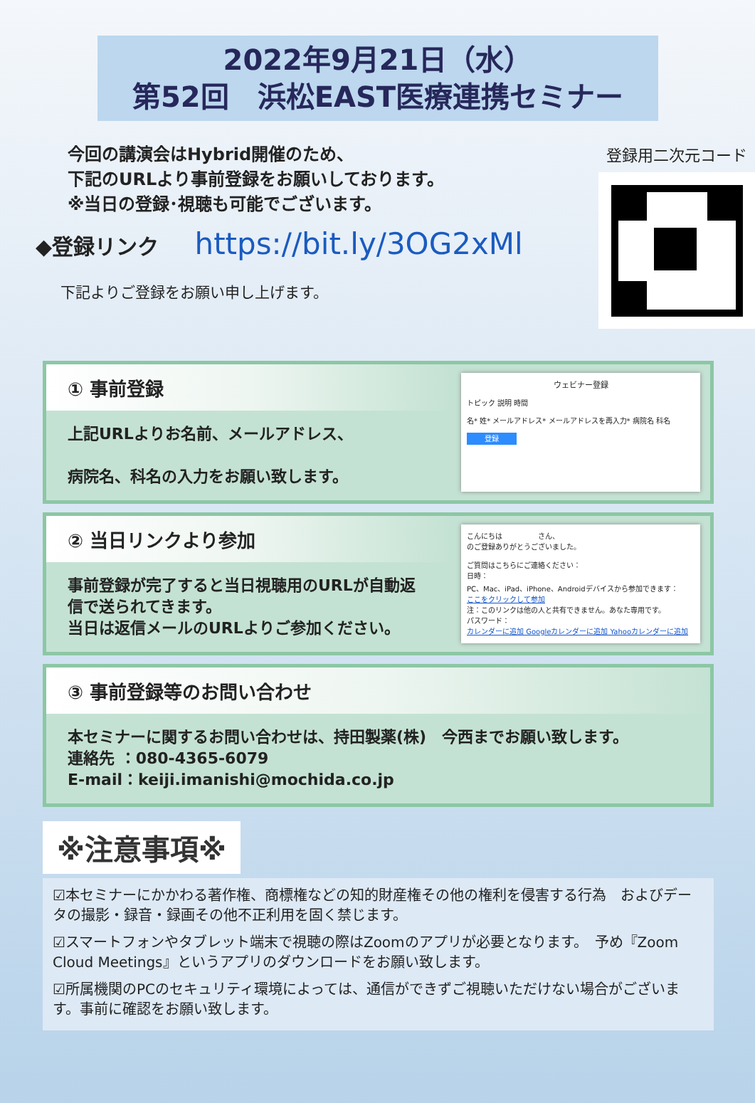2022年9月21日（水）
第52回　浜松EAST医療連携セミナー
今回の講演会はHybrid開催のため、
下記のURLより事前登録をお願いしております。
※当日の登録･視聴も可能でございます。
◆登録リンク https://bit.ly/3OG2xMl
下記よりご登録をお願い申し上げます。
登録用二次元コード
① 事前登録
上記URLよりお名前、メールアドレス、
病院名、科名の入力をお願い致します。
ウェビナー登録
トピック 説明 時間
名* 姓* メールアドレス* メールアドレスを再入力* 病院名 科名
登録
② 当日リンクより参加
事前登録が完了すると当日視聴用のURLが自動返信で送られてきます。
当日は返信メールのURLよりご参加ください。
こんにちは　　　　　さん、
のご登録ありがとうございました。
ご質問はこちらにご連絡ください：
日時：
PC、Mac、iPad、iPhone、Androidデバイスから参加できます：
ここをクリックして参加
注：このリンクは他の人と共有できません。あなた専用です。
パスワード：
カレンダーに追加 Googleカレンダーに追加 Yahooカレンダーに追加
③ 事前登録等のお問い合わせ
本セミナーに関するお問い合わせは、持田製薬(株)　今西までお願い致します。
連絡先 ：080-4365-6079
E-mail：keiji.imanishi@mochida.co.jp
※注意事項※
☑本セミナーにかかわる著作権、商標権などの知的財産権その他の権利を侵害する行為　およびデータの撮影・録音・録画その他不正利用を固く禁じます。
☑スマートフォンやタブレット端末で視聴の際はZoomのアプリが必要となります。　予め『Zoom Cloud Meetings』というアプリのダウンロードをお願い致します。
☑所属機関のPCのセキュリティ環境によっては、通信ができずご視聴いただけない場合がございます。事前に確認をお願い致します。